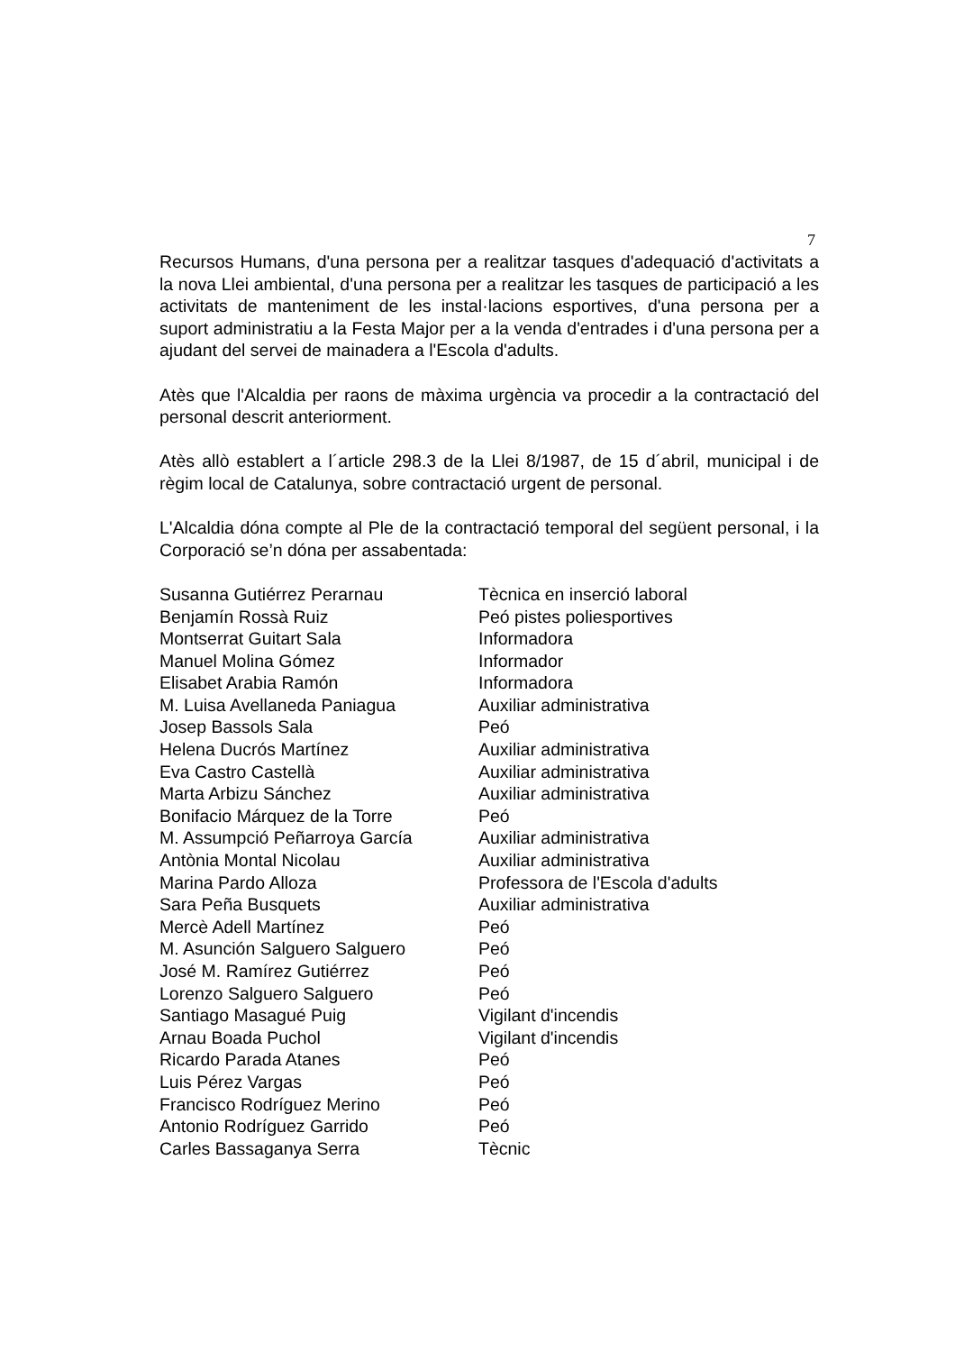7
Recursos Humans, d'una persona per a realitzar tasques d'adequació d'activitats a la nova Llei ambiental, d'una persona per a realitzar les tasques de participació a les activitats de manteniment de les instal·lacions esportives, d'una persona per a suport administratiu a la Festa Major per a la venda d'entrades i d'una persona per a ajudant del servei de mainadera a l'Escola d'adults.
Atès que l'Alcaldia per raons de màxima urgència va procedir a la contractació del personal descrit anteriorment.
Atès allò establert a l´article 298.3 de la Llei 8/1987, de 15 d´abril, municipal i de règim local de Catalunya, sobre contractació urgent de personal.
L'Alcaldia dóna compte al Ple de la contractació temporal del següent personal, i la Corporació se’n dóna per assabentada:
| Susanna Gutiérrez Perarnau | Tècnica en inserció laboral |
| Benjamín Rossà Ruiz | Peó pistes poliesportives |
| Montserrat Guitart Sala | Informadora |
| Manuel Molina Gómez | Informador |
| Elisabet Arabia Ramón | Informadora |
| M. Luisa Avellaneda Paniagua | Auxiliar administrativa |
| Josep Bassols Sala | Peó |
| Helena Ducrós Martínez | Auxiliar administrativa |
| Eva Castro Castellà | Auxiliar administrativa |
| Marta Arbizu Sánchez | Auxiliar administrativa |
| Bonifacio Márquez de la Torre | Peó |
| M. Assumpció Peñarroya García | Auxiliar administrativa |
| Antònia Montal Nicolau | Auxiliar administrativa |
| Marina Pardo Alloza | Professora de l'Escola d'adults |
| Sara Peña Busquets | Auxiliar administrativa |
| Mercè Adell Martínez | Peó |
| M. Asunción Salguero Salguero | Peó |
| José M. Ramírez Gutiérrez | Peó |
| Lorenzo Salguero Salguero | Peó |
| Santiago Masagué Puig | Vigilant d'incendis |
| Arnau Boada Puchol | Vigilant d'incendis |
| Ricardo Parada Atanes | Peó |
| Luis Pérez Vargas | Peó |
| Francisco Rodríguez Merino | Peó |
| Antonio Rodríguez Garrido | Peó |
| Carles Bassaganya Serra | Tècnic |